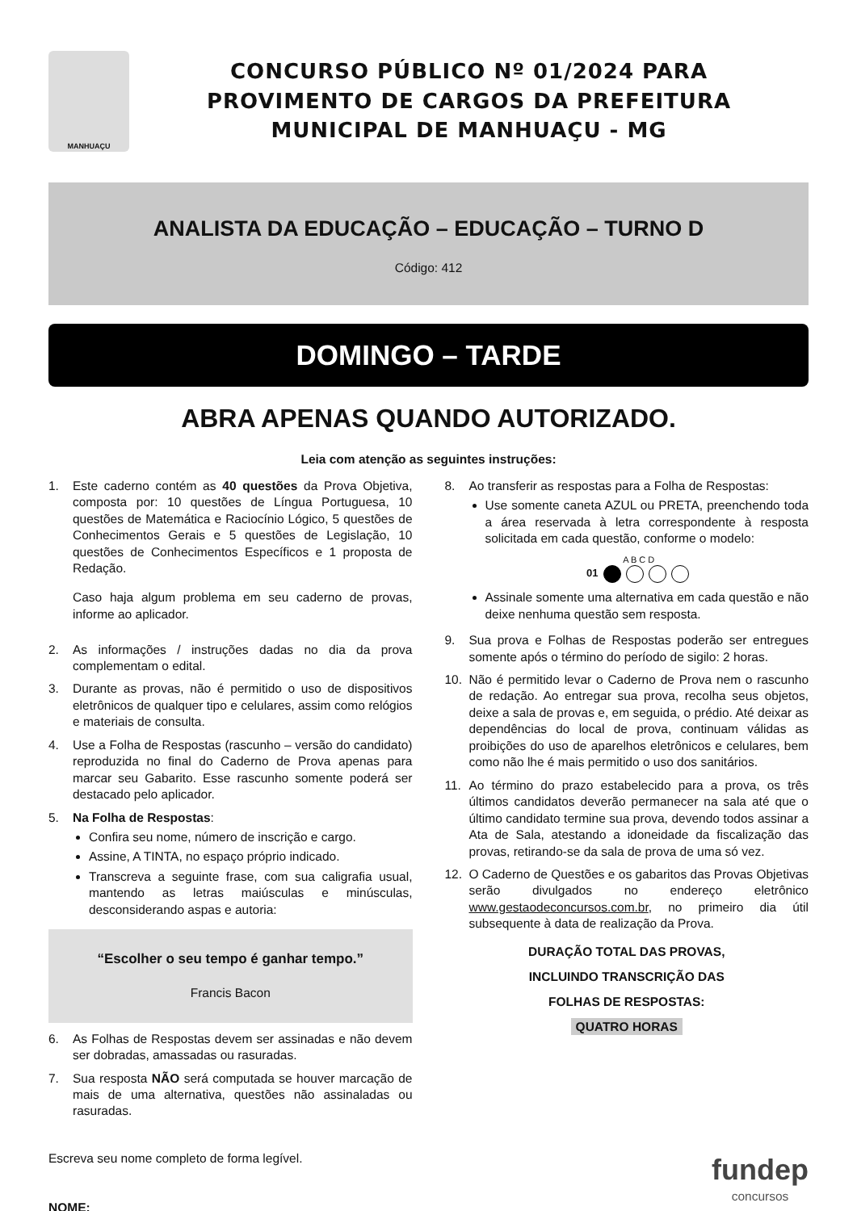MANHUAÇU
CONCURSO PÚBLICO Nº 01/2024 PARA
PROVIMENTO DE CARGOS DA PREFEITURA
MUNICIPAL DE MANHUAÇU - MG
ANALISTA DA EDUCAÇÃO – EDUCAÇÃO – TURNO D
Código: 412
DOMINGO – TARDE
ABRA APENAS QUANDO AUTORIZADO.
Leia com atenção as seguintes instruções:
1. Este caderno contém as 40 questões da Prova Objetiva, composta por: 10 questões de Língua Portuguesa, 10 questões de Matemática e Raciocínio Lógico, 5 questões de Conhecimentos Gerais e 5 questões de Legislação, 10 questões de Conhecimentos Específicos e 1 proposta de Redação.
Caso haja algum problema em seu caderno de provas, informe ao aplicador.
2. As informações / instruções dadas no dia da prova complementam o edital.
3. Durante as provas, não é permitido o uso de dispositivos eletrônicos de qualquer tipo e celulares, assim como relógios e materiais de consulta.
4. Use a Folha de Respostas (rascunho – versão do candidato) reproduzida no final do Caderno de Prova apenas para marcar seu Gabarito. Esse rascunho somente poderá ser destacado pelo aplicador.
5. Na Folha de Respostas:
Confira seu nome, número de inscrição e cargo.
Assine, A TINTA, no espaço próprio indicado.
Transcreva a seguinte frase, com sua caligrafia usual, mantendo as letras maiúsculas e minúsculas, desconsiderando aspas e autoria:
“Escolher o seu tempo é ganhar tempo.”
Francis Bacon
6. As Folhas de Respostas devem ser assinadas e não devem ser dobradas, amassadas ou rasuradas.
7. Sua resposta NÃO será computada se houver marcação de mais de uma alternativa, questões não assinaladas ou rasuradas.
8. Ao transferir as respostas para a Folha de Respostas:
Use somente caneta AZUL ou PRETA, preenchendo toda a área reservada à letra correspondente à resposta solicitada em cada questão, conforme o modelo:
A B C D
01
Assinale somente uma alternativa em cada questão e não deixe nenhuma questão sem resposta.
9. Sua prova e Folhas de Respostas poderão ser entregues somente após o término do período de sigilo: 2 horas.
10. Não é permitido levar o Caderno de Prova nem o rascunho de redação. Ao entregar sua prova, recolha seus objetos, deixe a sala de provas e, em seguida, o prédio. Até deixar as dependências do local de prova, continuam válidas as proibições do uso de aparelhos eletrônicos e celulares, bem como não lhe é mais permitido o uso dos sanitários.
11. Ao término do prazo estabelecido para a prova, os três últimos candidatos deverão permanecer na sala até que o último candidato termine sua prova, devendo todos assinar a Ata de Sala, atestando a idoneidade da fiscalização das provas, retirando-se da sala de prova de uma só vez.
12. O Caderno de Questões e os gabaritos das Provas Objetivas serão divulgados no endereço eletrônico www.gestaodeconcursos.com.br, no primeiro dia útil subsequente à data de realização da Prova.
DURAÇÃO TOTAL DAS PROVAS,
INCLUINDO TRANSCRIÇÃO DAS
FOLHAS DE RESPOSTAS:
QUATRO HORAS
Escreva seu nome completo de forma legível.
NOME:
fundep
concursos